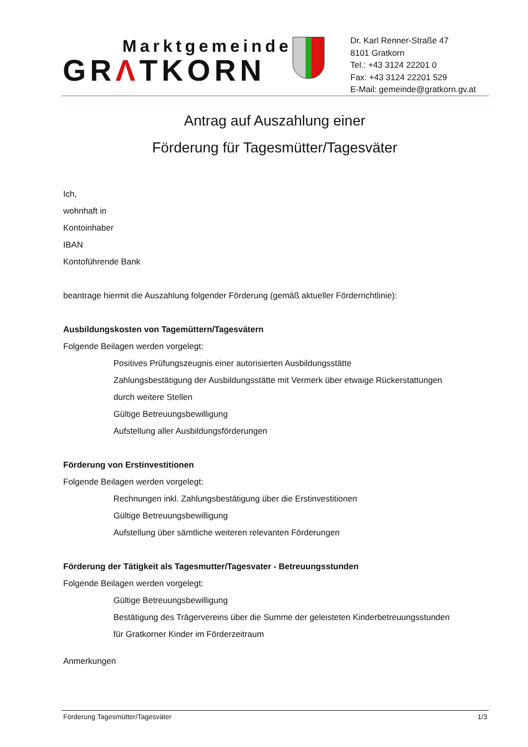Marktgemeinde
GRΛTKORN
Dr. Karl Renner-Straße 47
8101 Gratkorn
Tel.: +43 3124 22201 0
Fax: +43 3124 22201 529
E-Mail: gemeinde@gratkorn.gv.at
Antrag auf Auszahlung einer
Förderung für Tagesmütter/Tagesväter
Ich,
wohnhaft in
Kontoinhaber
IBAN
Kontoführende Bank
beantrage hiermit die Auszahlung folgender Förderung (gemäß aktueller Förderrichtlinie):
Ausbildungskosten von Tagemüttern/Tagesvätern
Folgende Beilagen werden vorgelegt:
Positives Prüfungszeugnis einer autorisierten Ausbildungsstätte
Zahlungsbestätigung der Ausbildungsstätte mit Vermerk über etwaige Rückerstattungen
durch weitere Stellen
Gültige Betreuungsbewilligung
Aufstellung aller Ausbildungsförderungen
Förderung von Erstinvestitionen
Folgende Beilagen werden vorgelegt:
Rechnungen inkl. Zahlungsbestätigung über die Erstinvestitionen
Gültige Betreuungsbewilligung
Aufstellung über sämtliche weiteren relevanten Förderungen
Förderung der Tätigkeit als Tagesmutter/Tagesvater - Betreuungsstunden
Folgende Beilagen werden vorgelegt:
Gültige Betreuungsbewilligung
Bestätigung des Trägervereins über die Summe der geleisteten Kinderbetreuungsstunden
für Gratkorner Kinder im Förderzeitraum
Anmerkungen
Förderung Tagesmütter/Tagesväter 1/3